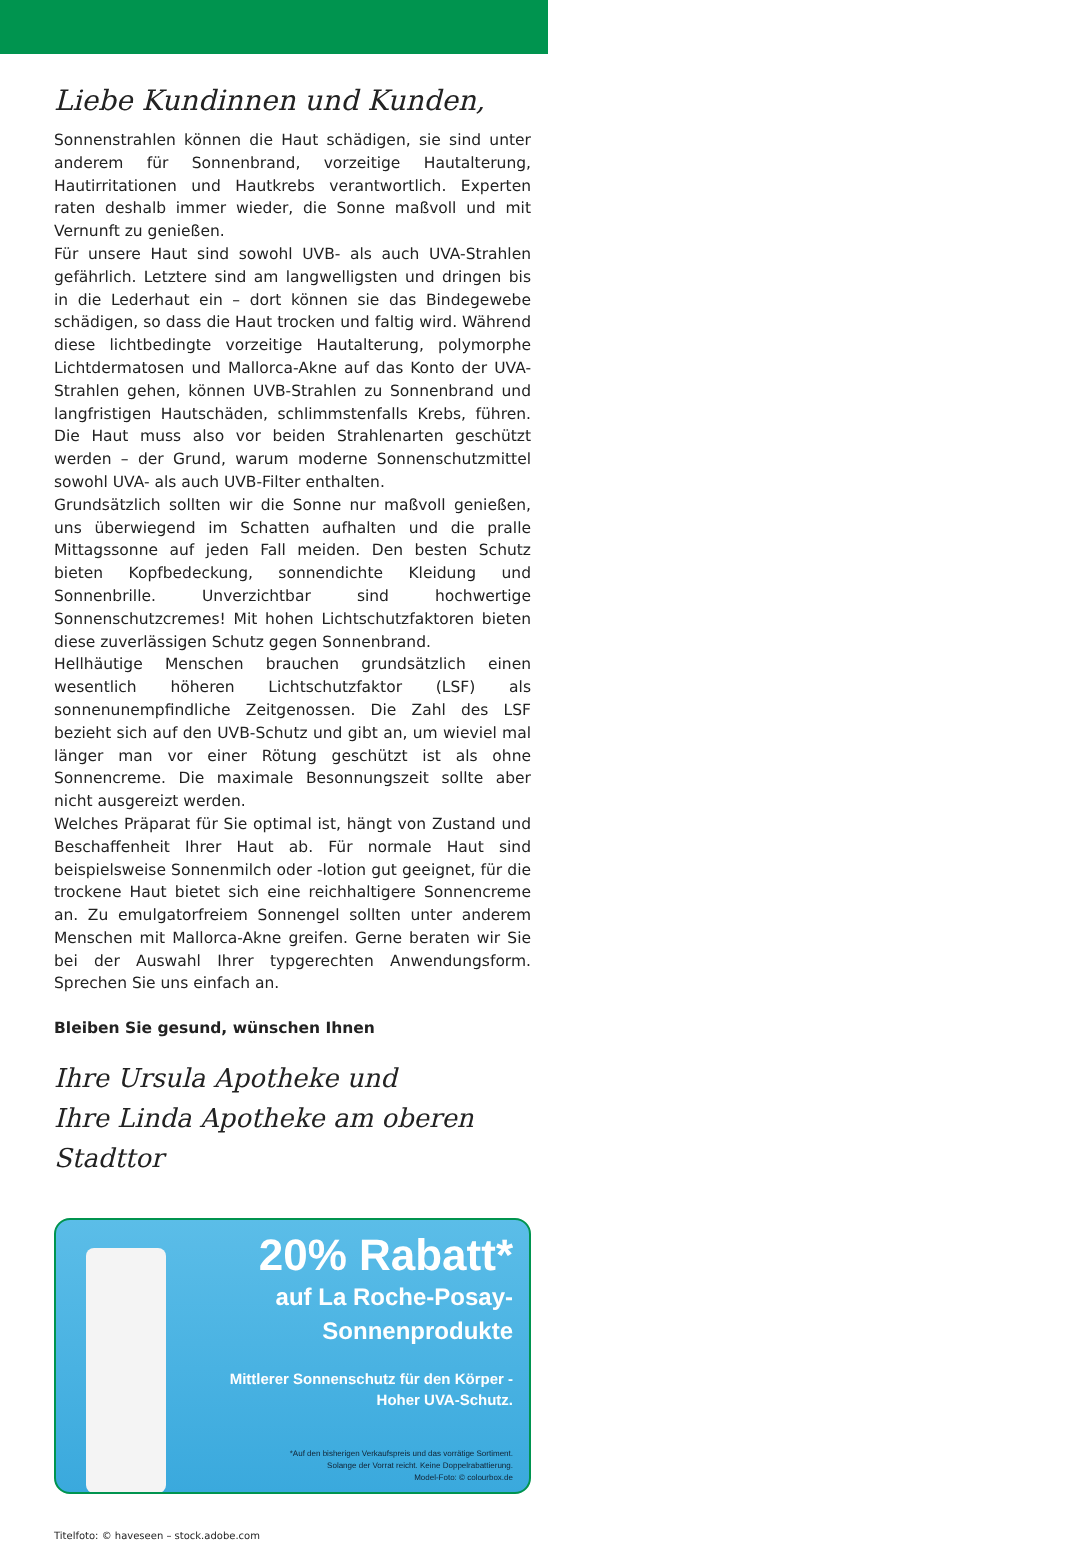Liebe Kundinnen und Kunden,
Sonnenstrahlen können die Haut schädigen, sie sind unter anderem für Sonnenbrand, vorzeitige Hautalterung, Hautirritationen und Hautkrebs verantwortlich. Experten raten deshalb immer wieder, die Sonne maßvoll und mit Vernunft zu genießen.
Für unsere Haut sind sowohl UVB- als auch UVA-Strahlen gefährlich. Letztere sind am langwelligsten und dringen bis in die Lederhaut ein – dort können sie das Bindegewebe schädigen, so dass die Haut trocken und faltig wird. Während diese lichtbedingte vorzeitige Hautalterung, polymorphe Lichtdermatosen und Mallorca-Akne auf das Konto der UVA-Strahlen gehen, können UVB-Strahlen zu Sonnenbrand und langfristigen Hautschäden, schlimmstenfalls Krebs, führen. Die Haut muss also vor beiden Strahlenarten geschützt werden – der Grund, warum moderne Sonnenschutzmittel sowohl UVA- als auch UVB-Filter enthalten.
Grundsätzlich sollten wir die Sonne nur maßvoll genießen, uns überwiegend im Schatten aufhalten und die pralle Mittagssonne auf jeden Fall meiden. Den besten Schutz bieten Kopfbedeckung, sonnendichte Kleidung und Sonnenbrille. Unverzichtbar sind hochwertige Sonnenschutzcremes! Mit hohen Lichtschutzfaktoren bieten diese zuverlässigen Schutz gegen Sonnenbrand.
Hellhäutige Menschen brauchen grundsätzlich einen wesentlich höheren Lichtschutzfaktor (LSF) als sonnenunempfindliche Zeitgenossen. Die Zahl des LSF bezieht sich auf den UVB-Schutz und gibt an, um wieviel mal länger man vor einer Rötung geschützt ist als ohne Sonnencreme. Die maximale Besonnungszeit sollte aber nicht ausgereizt werden.
Welches Präparat für Sie optimal ist, hängt von Zustand und Beschaffenheit Ihrer Haut ab. Für normale Haut sind beispielsweise Sonnenmilch oder -lotion gut geeignet, für die trockene Haut bietet sich eine reichhaltigere Sonnencreme an. Zu emulgatorfreiem Sonnengel sollten unter anderem Menschen mit Mallorca-Akne greifen. Gerne beraten wir Sie bei der Auswahl Ihrer typgerechten Anwendungsform. Sprechen Sie uns einfach an.
Bleiben Sie gesund, wünschen Ihnen
Ihre Ursula Apotheke und
Ihre Linda Apotheke am oberen Stadttor
20% Rabatt*
auf La Roche-Posay-
Sonnenprodukte
Mittlerer Sonnenschutz für den Körper -
Hoher UVA-Schutz.
*Auf den bisherigen Verkaufspreis und das vorrätige Sortiment.
Solange der Vorrat reicht. Keine Doppelrabattierung.
Model-Foto: © colourbox.de
Titelfoto: © haveseen – stock.adobe.com